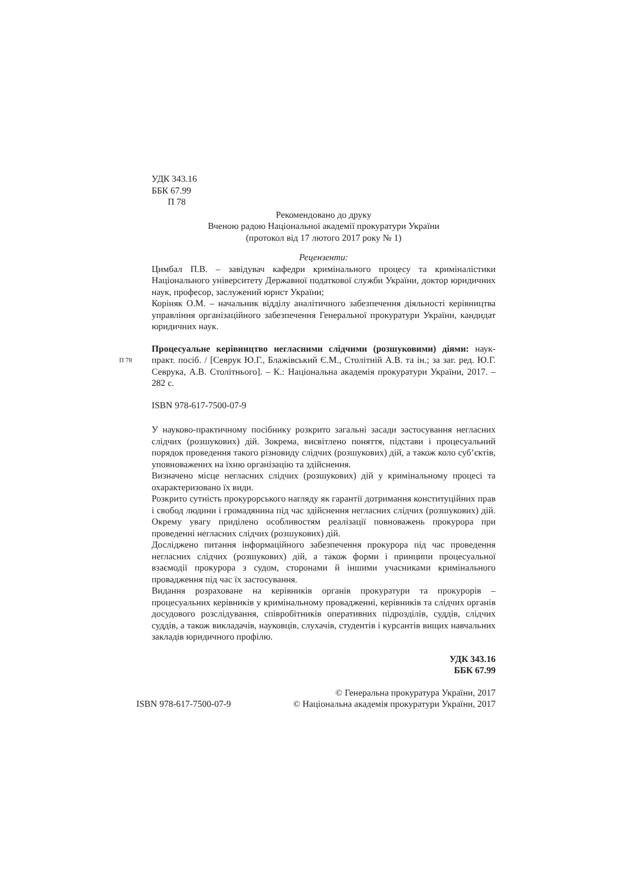УДК 343.16
ББК 67.99
П 78
Рекомендовано до друку
Вченою радою Національної академії прокуратури України
(протокол від 17 лютого 2017 року № 1)
Рецензенти:
Цимбал П.В. – завідувач кафедри кримінального процесу та криміналістики Національного університету Державної податкової служби України, доктор юридичних наук, професор, заслужений юрист України;
Коріняк О.М. – начальник відділу аналітичного забезпечення діяльності керівництва управління організаційного забезпечення Генеральної прокуратури України, кандидат юридичних наук.
Процесуальне керівництво негласними слідчими (розшуковими) діями:
П 78
наук-практ. посіб. / [Севрук Ю.Г., Блажівський Є.М., Столітній А.В. та ін.; за заг. ред. Ю.Г. Севрука, А.В. Столітнього]. – К.: Національна академія прокуратури України, 2017. – 282 с.
ISBN 978-617-7500-07-9
У науково-практичному посібнику розкрито загальні засади застосування негласних слідчих (розшукових) дій. Зокрема, висвітлено поняття, підстави і процесуальний порядок проведення такого різновиду слідчих (розшукових) дій, а також коло суб’єктів, уповноважених на їхню організацію та здійснення.
Визначено місце негласних слідчих (розшукових) дій у кримінальному процесі та охарактеризовано їх види.
Розкрито сутність прокурорського нагляду як гарантії дотримання конституційних прав і свобод людини і громадянина під час здійснення негласних слідчих (розшукових) дій. Окрему увагу приділено особливостям реалізації повноважень прокурора при проведенні негласних слідчих (розшукових) дій.
Досліджено питання інформаційного забезпечення прокурора під час проведення негласних слідчих (розшукових) дій, а також форми і принципи процесуальної взаємодії прокурора з судом, сторонами й іншими учасниками кримінального провадження під час їх застосування.
Видання розраховане на керівників органів прокуратури та прокурорів – процесуальних керівників у кримінальному провадженні, керівників та слідчих органів досудового розслідування, співробітників оперативних підрозділів, суддів, слідчих суддів, а також викладачів, науковців, слухачів, студентів і курсантів вищих навчальних закладів юридичного профілю.
УДК 343.16
ББК 67.99
© Генеральна прокуратура України, 2017
ISBN 978-617-7500-07-9 © Національна академія прокуратури України, 2017